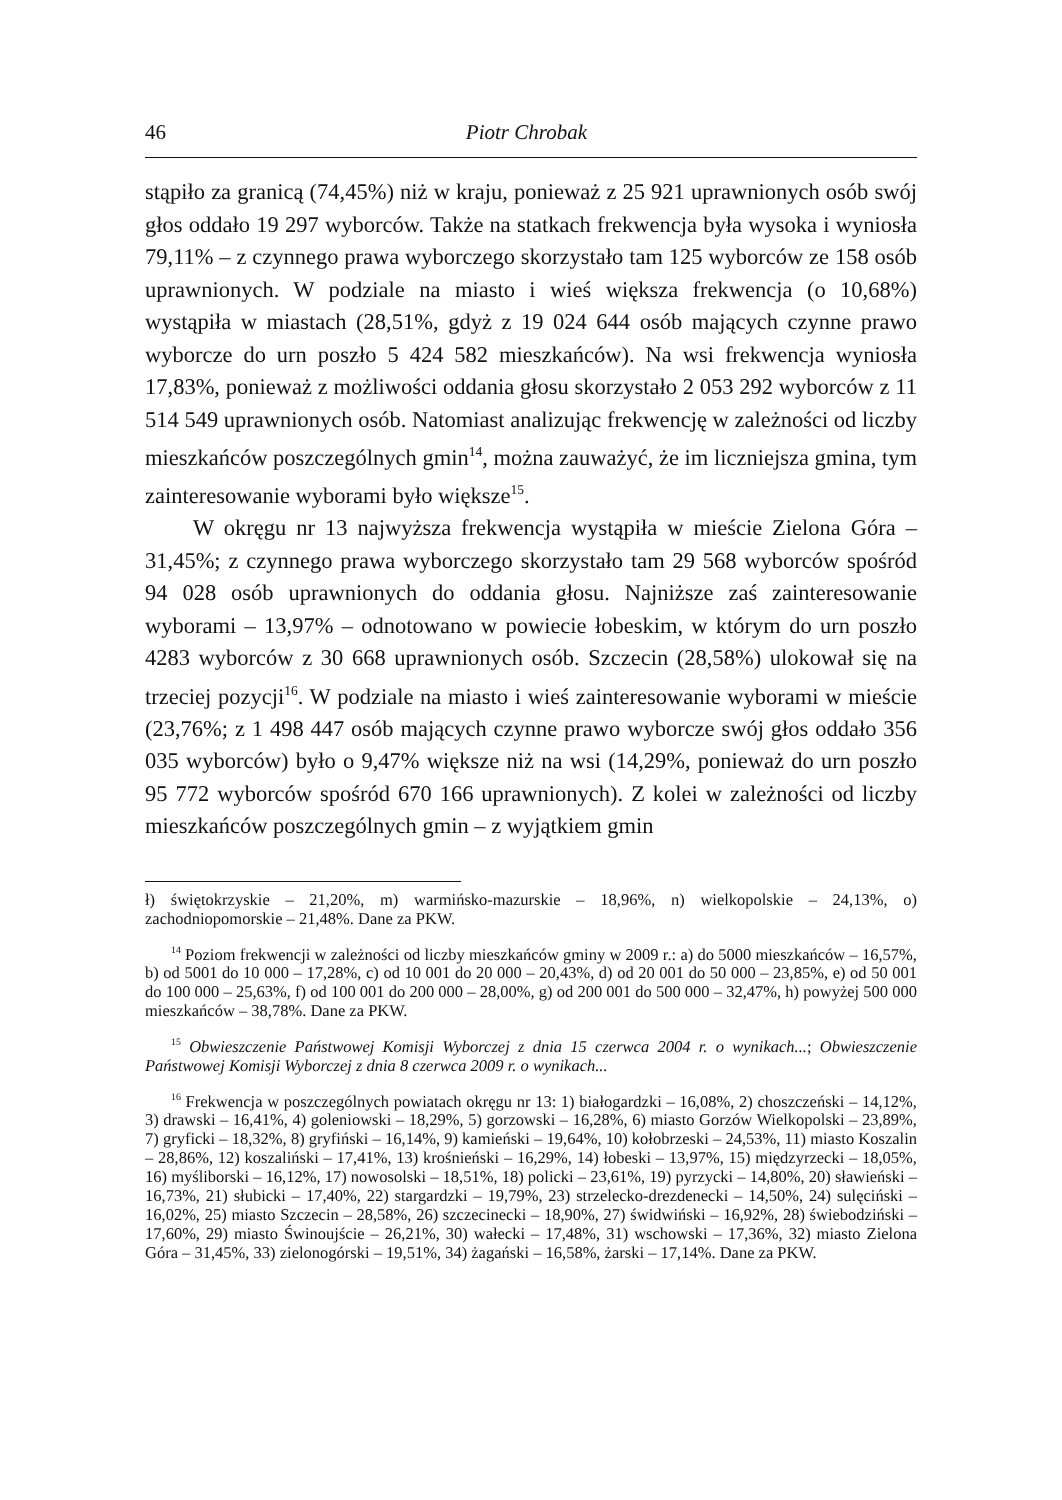46 Piotr Chrobak
stąpiło za granicą (74,45%) niż w kraju, ponieważ z 25 921 uprawnionych osób swój głos oddało 19 297 wyborców. Także na statkach frekwencja była wysoka i wyniosła 79,11% – z czynnego prawa wyborczego skorzystało tam 125 wyborców ze 158 osób uprawnionych. W podziale na miasto i wieś większa frekwencja (o 10,68%) wystąpiła w miastach (28,51%, gdyż z 19 024 644 osób mających czynne prawo wyborcze do urn poszło 5 424 582 mieszkańców). Na wsi frekwencja wyniosła 17,83%, ponieważ z możliwości oddania głosu skorzystało 2 053 292 wyborców z 11 514 549 uprawnionych osób. Natomiast analizując frekwencję w zależności od liczby mieszkańców poszczególnych gmin<sup>14</sup>, można zauważyć, że im liczniejsza gmina, tym zainteresowanie wyborami było większe<sup>15</sup>.
W okręgu nr 13 najwyższa frekwencja wystąpiła w mieście Zielona Góra – 31,45%; z czynnego prawa wyborczego skorzystało tam 29 568 wyborców spośród 94 028 osób uprawnionych do oddania głosu. Najniższe zaś zainteresowanie wyborami – 13,97% – odnotowano w powiecie łobeskim, w którym do urn poszło 4283 wyborców z 30 668 uprawnionych osób. Szczecin (28,58%) ulokował się na trzeciej pozycji<sup>16</sup>. W podziale na miasto i wieś zainteresowanie wyborami w mieście (23,76%; z 1 498 447 osób mających czynne prawo wyborcze swój głos oddało 356 035 wyborców) było o 9,47% większe niż na wsi (14,29%, ponieważ do urn poszło 95 772 wyborców spośród 670 166 uprawnionych). Z kolei w zależności od liczby mieszkańców poszczególnych gmin – z wyjątkiem gmin
ł) świętokrzyskie – 21,20%, m) warmińsko-mazurskie – 18,96%, n) wielkopolskie – 24,13%, o) zachodniopomorskie – 21,48%. Dane za PKW.
<sup>14</sup> Poziom frekwencji w zależności od liczby mieszkańców gminy w 2009 r.: a) do 5000 mieszkańców – 16,57%, b) od 5001 do 10 000 – 17,28%, c) od 10 001 do 20 000 – 20,43%, d) od 20 001 do 50 000 – 23,85%, e) od 50 001 do 100 000 – 25,63%, f) od 100 001 do 200 000 – 28,00%, g) od 200 001 do 500 000 – 32,47%, h) powyżej 500 000 mieszkańców – 38,78%. Dane za PKW.
<sup>15</sup> Obwieszczenie Państwowej Komisji Wyborczej z dnia 15 czerwca 2004 r. o wynikach...; Obwieszczenie Państwowej Komisji Wyborczej z dnia 8 czerwca 2009 r. o wynikach...
<sup>16</sup> Frekwencja w poszczególnych powiatach okręgu nr 13: 1) białogardzki – 16,08%, 2) choszczeński – 14,12%, 3) drawski – 16,41%, 4) goleniowski – 18,29%, 5) gorzowski – 16,28%, 6) miasto Gorzów Wielkopolski – 23,89%, 7) gryficki – 18,32%, 8) gryfiński – 16,14%, 9) kamieński – 19,64%, 10) kołobrzeski – 24,53%, 11) miasto Koszalin – 28,86%, 12) koszaliński – 17,41%, 13) krośnieński – 16,29%, 14) łobeski – 13,97%, 15) międzyrzecki – 18,05%, 16) myśliborski – 16,12%, 17) nowosolski – 18,51%, 18) policki – 23,61%, 19) pyrzycki – 14,80%, 20) sławieński – 16,73%, 21) słubicki – 17,40%, 22) stargardzki – 19,79%, 23) strzelecko-drezdenecki – 14,50%, 24) sulęciński – 16,02%, 25) miasto Szczecin – 28,58%, 26) szczecinecki – 18,90%, 27) świdwiński – 16,92%, 28) świebodziński – 17,60%, 29) miasto Świnoujście – 26,21%, 30) wałecki – 17,48%, 31) wschowski – 17,36%, 32) miasto Zielona Góra – 31,45%, 33) zielonogórski – 19,51%, 34) żagański – 16,58%, żarski – 17,14%. Dane za PKW.